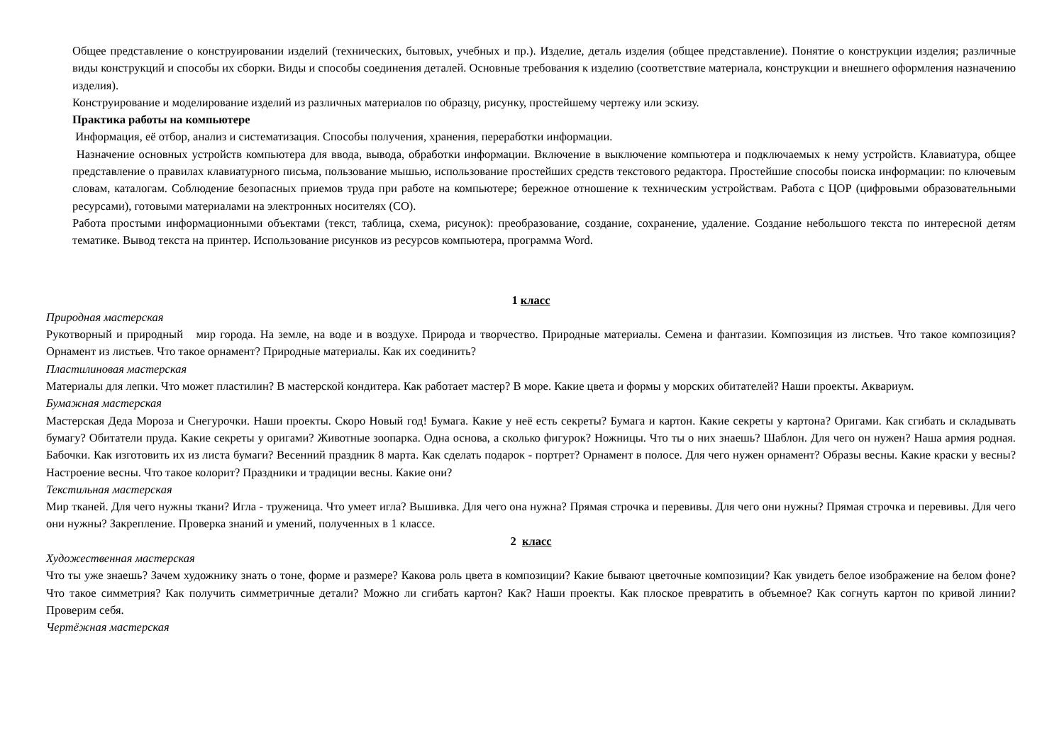Общее представление о конструировании изделий (технических, бытовых, учебных и пр.). Изделие, деталь изделия (общее представление). Понятие о конструкции изделия; различные виды конструкций и способы их сборки. Виды и способы соединения деталей. Основные требования к изделию (соответствие материала, конструкции и внешнего оформления назначению изделия).
Конструирование и моделирование изделий из различных материалов по образцу, рисунку, простейшему чертежу или эскизу.
Практика работы на компьютере
Информация, её отбор, анализ и систематизация. Способы получения, хранения, переработки информации.
Назначение основных устройств компьютера для ввода, вывода, обработки информации. Включение в выключение компьютера и подключаемых к нему устройств. Клавиатура, общее представление о правилах клавиатурного письма, пользование мышью, использование простейших средств текстового редактора. Простейшие способы поиска информации: по ключевым словам, каталогам. Соблюдение безопасных приемов труда при работе на компьютере; бережное отношение к техническим устройствам. Работа с ЦОР (цифровыми образовательными ресурсами), готовыми материалами на электронных носителях (CO).
Работа простыми информационными объектами (текст, таблица, схема, рисунок): преобразование, создание, сохранение, удаление. Создание небольшого текста по интересной детям тематике. Вывод текста на принтер. Использование рисунков из ресурсов компьютера, программа Word.
1 класс
Природная мастерская
Рукотворный и природный мир города. На земле, на воде и в воздухе. Природа и творчество. Природные материалы. Семена и фантазии. Композиция из листьев. Что такое композиция? Орнамент из листьев. Что такое орнамент? Природные материалы. Как их соединить?
Пластилиновая мастерская
Материалы для лепки. Что может пластилин? В мастерской кондитера. Как работает мастер? В море. Какие цвета и формы у морских обитателей? Наши проекты. Аквариум.
Бумажная мастерская
Мастерская Деда Мороза и Снегурочки. Наши проекты. Скоро Новый год! Бумага. Какие у неё есть секреты? Бумага и картон. Какие секреты у картона? Оригами. Как сгибать и складывать бумагу? Обитатели пруда. Какие секреты у оригами? Животные зоопарка. Одна основа, а сколько фигурок? Ножницы. Что ты о них знаешь? Шаблон. Для чего он нужен? Наша армия родная. Бабочки. Как изготовить их из листа бумаги? Весенний праздник 8 марта. Как сделать подарок - портрет? Орнамент в полосе. Для чего нужен орнамент? Образы весны. Какие краски у весны? Настроение весны. Что такое колорит? Праздники и традиции весны. Какие они?
Текстильная мастерская
Мир тканей. Для чего нужны ткани? Игла - труженица. Что умеет игла? Вышивка. Для чего она нужна? Прямая строчка и перевивы. Для чего они нужны? Прямая строчка и перевивы. Для чего они нужны? Закрепление. Проверка знаний и умений, полученных в 1 классе.
2 класс
Художественная мастерская
Что ты уже знаешь? Зачем художнику знать о тоне, форме и размере? Какова роль цвета в композиции? Какие бывают цветочные композиции? Как увидеть белое изображение на белом фоне? Что такое симметрия? Как получить симметричные детали? Можно ли сгибать картон? Как? Наши проекты. Как плоское превратить в объемное? Как согнуть картон по кривой линии? Проверим себя.
Чертёжная мастерская